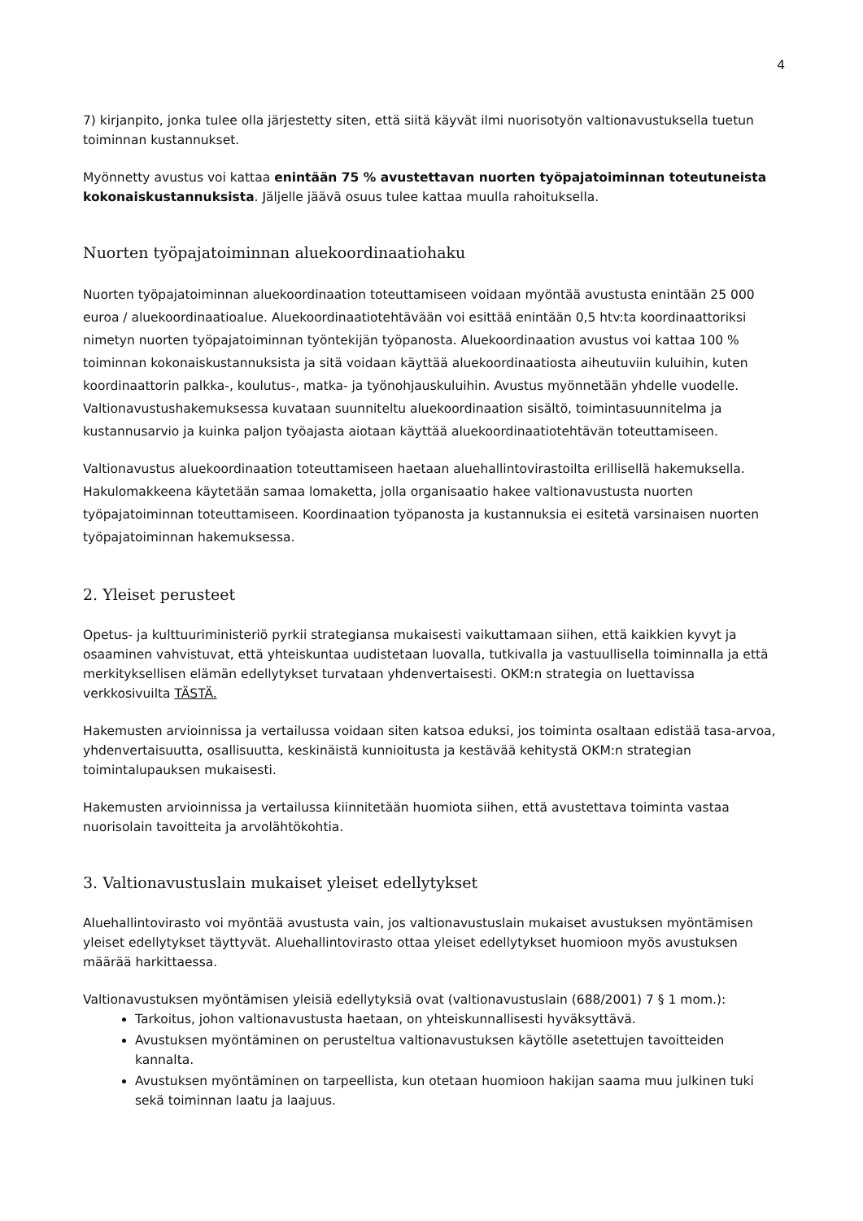4
7) kirjanpito, jonka tulee olla järjestetty siten, että siitä käyvät ilmi nuorisotyön valtionavustuksella tuetun toiminnan kustannukset.
Myönnetty avustus voi kattaa enintään 75 % avustettavan nuorten työpajatoiminnan toteutuneista kokonaiskustannuksista. Jäljelle jäävä osuus tulee kattaa muulla rahoituksella.
Nuorten työpajatoiminnan aluekoordinaatiohaku
Nuorten työpajatoiminnan aluekoordinaation toteuttamiseen voidaan myöntää avustusta enintään 25 000 euroa / aluekoordinaatioalue. Aluekoordinaatiotehtävään voi esittää enintään 0,5 htv:ta koordinaattoriksi nimetyn nuorten työpajatoiminnan työntekijän työpanosta. Aluekoordinaation avustus voi kattaa 100 % toiminnan kokonaiskustannuksista ja sitä voidaan käyttää aluekoordinaatiosta aiheutuviin kuluihin, kuten koordinaattorin palkka-, koulutus-, matka- ja työnohjauskuluihin. Avustus myönnetään yhdelle vuodelle. Valtionavustushakemuksessa kuvataan suunniteltu aluekoordinaation sisältö, toimintasuunnitelma ja kustannusarvio ja kuinka paljon työajasta aiotaan käyttää aluekoordinaatiotehtävän toteuttamiseen.
Valtionavustus aluekoordinaation toteuttamiseen haetaan aluehallintovirastoilta erillisellä hakemuksella. Hakulomakkeena käytetään samaa lomaketta, jolla organisaatio hakee valtionavustusta nuorten työpajatoiminnan toteuttamiseen. Koordinaation työpanosta ja kustannuksia ei esitetä varsinaisen nuorten työpajatoiminnan hakemuksessa.
2. Yleiset perusteet
Opetus- ja kulttuuriministeriö pyrkii strategiansa mukaisesti vaikuttamaan siihen, että kaikkien kyvyt ja osaaminen vahvistuvat, että yhteiskuntaa uudistetaan luovalla, tutkivalla ja vastuullisella toiminnalla ja että merkityksellisen elämän edellytykset turvataan yhdenvertaisesti. OKM:n strategia on luettavissa verkkosivuilta TÄSTÄ.
Hakemusten arvioinnissa ja vertailussa voidaan siten katsoa eduksi, jos toiminta osaltaan edistää tasa-arvoa, yhdenvertaisuutta, osallisuutta, keskinäistä kunnioitusta ja kestävää kehitystä OKM:n strategian toimintalupauksen mukaisesti.
Hakemusten arvioinnissa ja vertailussa kiinnitetään huomiota siihen, että avustettava toiminta vastaa nuorisolain tavoitteita ja arvolähtökohtia.
3. Valtionavustuslain mukaiset yleiset edellytykset
Aluehallintovirasto voi myöntää avustusta vain, jos valtionavustuslain mukaiset avustuksen myöntämisen yleiset edellytykset täyttyvät. Aluehallintovirasto ottaa yleiset edellytykset huomioon myös avustuksen määrää harkittaessa.
Valtionavustuksen myöntämisen yleisiä edellytyksiä ovat (valtionavustuslain (688/2001) 7 § 1 mom.):
Tarkoitus, johon valtionavustusta haetaan, on yhteiskunnallisesti hyväksyttävä.
Avustuksen myöntäminen on perusteltua valtionavustuksen käytölle asetettujen tavoitteiden kannalta.
Avustuksen myöntäminen on tarpeellista, kun otetaan huomioon hakijan saama muu julkinen tuki sekä toiminnan laatu ja laajuus.